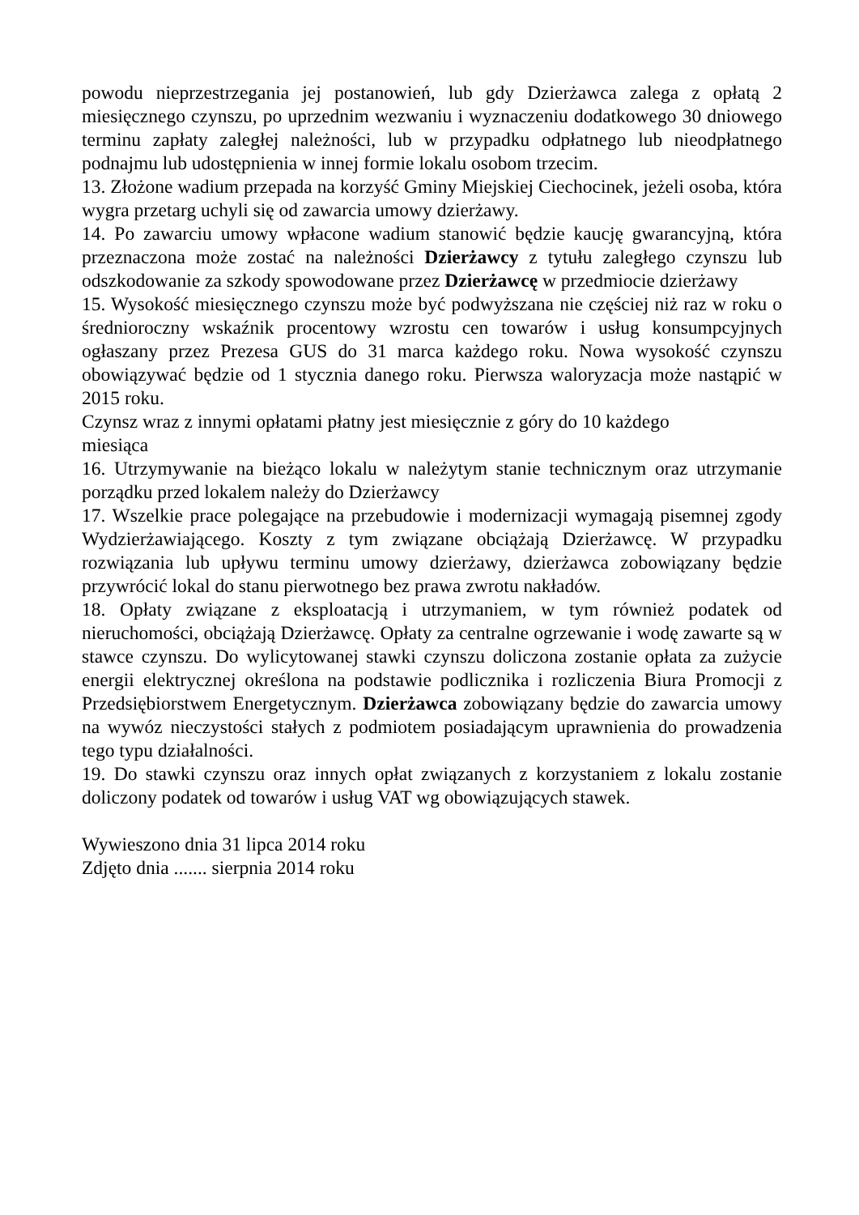powodu nieprzestrzegania jej postanowień, lub gdy Dzierżawca zalega z opłatą 2 miesięcznego czynszu, po uprzednim wezwaniu i wyznaczeniu dodatkowego 30 dniowego terminu zapłaty zaległej należności, lub w przypadku odpłatnego lub nieodpłatnego podnajmu lub udostępnienia w innej formie lokalu osobom trzecim.
13. Złożone wadium przepada na korzyść Gminy Miejskiej Ciechocinek, jeżeli osoba, która wygra przetarg uchyli się od zawarcia umowy dzierżawy.
14. Po zawarciu umowy wpłacone wadium stanowić będzie kaucję gwarancyjną, która przeznaczona może zostać na należności Dzierżawcy z tytułu zaległego czynszu lub odszkodowanie za szkody spowodowane przez Dzierżawcę w przedmiocie dzierżawy
15. Wysokość miesięcznego czynszu może być podwyższana nie częściej niż raz w roku o średnioroczny wskaźnik procentowy wzrostu cen towarów i usług konsumpcyjnych ogłaszany przez Prezesa GUS do 31 marca każdego roku. Nowa wysokość czynszu obowiązywać będzie od 1 stycznia danego roku. Pierwsza waloryzacja może nastąpić w 2015 roku.
Czynsz wraz z innymi opłatami płatny jest miesięcznie z góry do 10 każdego
miesiąca
16. Utrzymywanie na bieżąco lokalu w należytym stanie technicznym oraz utrzymanie porządku przed lokalem należy do Dzierżawcy
17. Wszelkie prace polegające na przebudowie i modernizacji wymagają pisemnej zgody Wydzierżawiającego. Koszty z tym związane obciążają Dzierżawcę. W przypadku rozwiązania lub upływu terminu umowy dzierżawy, dzierżawca zobowiązany będzie przywrócić lokal do stanu pierwotnego bez prawa zwrotu nakładów.
18. Opłaty związane z eksploatacją i utrzymaniem, w tym również podatek od nieruchomości, obciążają Dzierżawcę. Opłaty za centralne ogrzewanie i wodę zawarte są w stawce czynszu. Do wylicytowanej stawki czynszu doliczona zostanie opłata za zużycie energii elektrycznej określona na podstawie podlicznika i rozliczenia Biura Promocji z Przedsiębiorstwem Energetycznym. Dzierżawca zobowiązany będzie do zawarcia umowy na wywóz nieczystości stałych z podmiotem posiadającym uprawnienia do prowadzenia tego typu działalności.
19. Do stawki czynszu oraz innych opłat związanych z korzystaniem z lokalu zostanie doliczony podatek od towarów i usług VAT wg obowiązujących stawek.
Wywieszono dnia 31 lipca 2014 roku
Zdjęto dnia ....... sierpnia 2014 roku